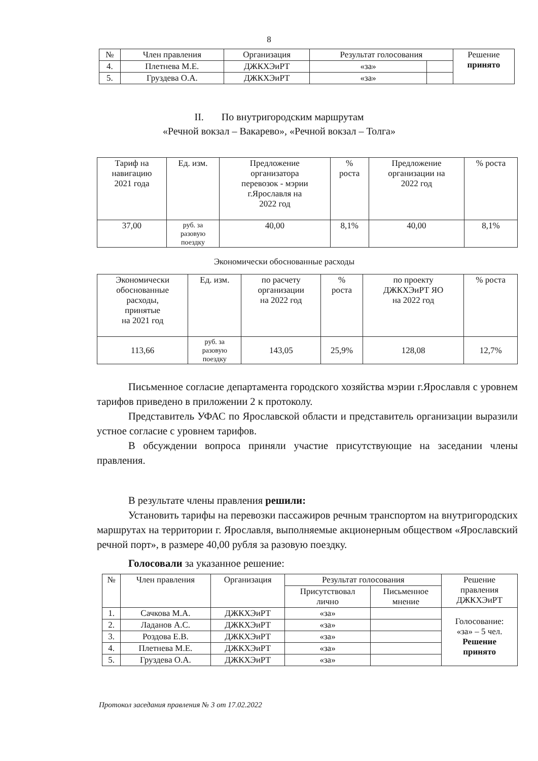8
| № | Член правления | Организация | Результат голосования | | Решение принято |
| 4. | Плетнева М.Е. | ДЖКХЭиРТ | «за» | | |
| 5. | Груздева О.А. | ДЖКХЭиРТ | «за» | | |
II. По внутригородским маршрутам
«Речной вокзал – Вакарево», «Речной вокзал – Толга»
| Тариф на навигацию 2021 года | Ед. изм. | Предложение организатора перевозок - мэрии г.Ярославля на 2022 год | % роста | Предложение организации на 2022 год | % роста |
| 37,00 | руб. за разовую поездку | 40,00 | 8,1% | 40,00 | 8,1% |
Экономически обоснованные расходы
| Экономически обоснованные расходы, принятые на 2021 год | Ед. изм. | по расчету организации на 2022 год | % роста | по проекту ДЖКХЭиРТ ЯО на 2022 год | % роста |
| 113,66 | руб. за разовую поездку | 143,05 | 25,9% | 128,08 | 12,7% |
Письменное согласие департамента городского хозяйства мэрии г.Ярославля с уровнем тарифов приведено в приложении 2 к протоколу.
Представитель УФАС по Ярославской области и представитель организации выразили устное согласие с уровнем тарифов.
В обсуждении вопроса приняли участие присутствующие на заседании члены правления.
В результате члены правления решили:
Установить тарифы на перевозки пассажиров речным транспортом на внутригородских маршрутах на территории г. Ярославля, выполняемые акционерным обществом «Ярославский речной порт», в размере 40,00 рубля за разовую поездку.
Голосовали за указанное решение:
| № | Член правления | Организация | Результат голосования | | Решение правления ДЖКХЭиРТ |
| | | | Присутствовал лично | Письменное мнение | |
| 1. | Сачкова М.А. | ДЖКХЭиРТ | «за» | | Голосование: «за» – 5 чел. Решение принято |
| 2. | Ладанов А.С. | ДЖКХЭиРТ | «за» | | |
| 3. | Роздова Е.В. | ДЖКХЭиРТ | «за» | | |
| 4. | Плетнева М.Е. | ДЖКХЭиРТ | «за» | | |
| 5. | Груздева О.А. | ДЖКХЭиРТ | «за» | | |
Протокол заседания правления № 3 от 17.02.2022